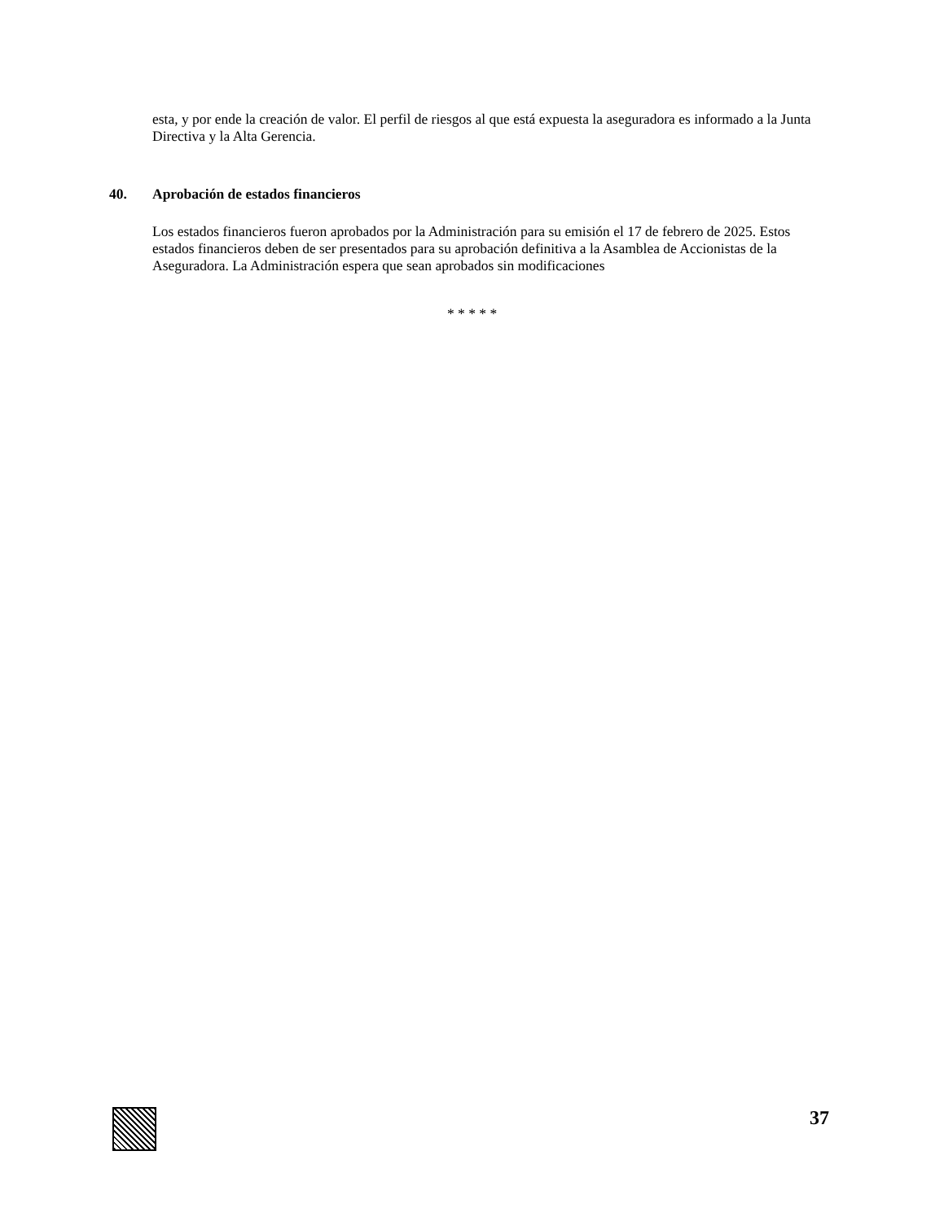esta, y por ende la creación de valor. El perfil de riesgos al que está expuesta la aseguradora es informado a la Junta Directiva y la Alta Gerencia.
40. Aprobación de estados financieros
Los estados financieros fueron aprobados por la Administración para su emisión el 17 de febrero de 2025. Estos estados financieros deben de ser presentados para su aprobación definitiva a la Asamblea de Accionistas de la Aseguradora. La Administración espera que sean aprobados sin modificaciones
* * * * *
37